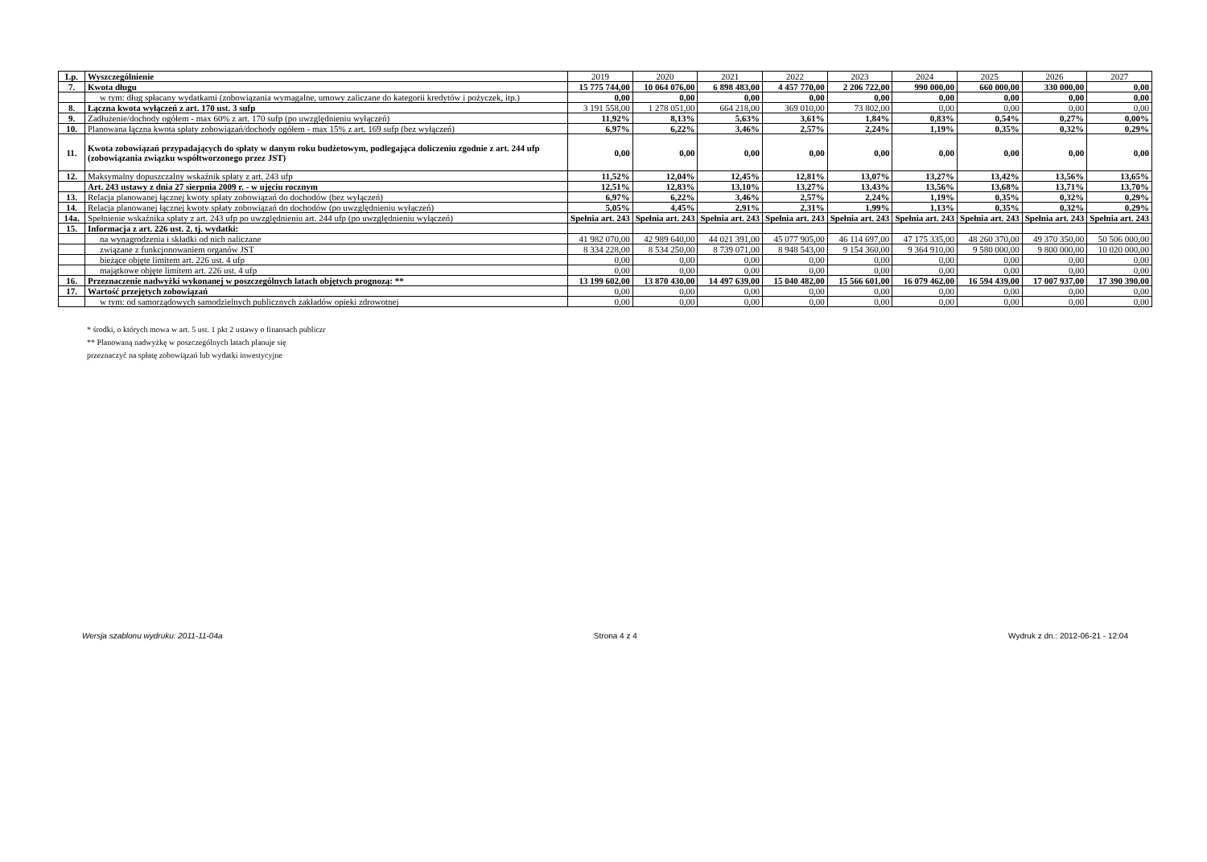| Lp. | Wyszczególnienie | 2019 | 2020 | 2021 | 2022 | 2023 | 2024 | 2025 | 2026 | 2027 |
| --- | --- | --- | --- | --- | --- | --- | --- | --- | --- | --- |
| 7. | Kwota długu | 15 775 744,00 | 10 064 076,00 | 6 898 483,00 | 4 457 770,00 | 2 206 722,00 | 990 000,00 | 660 000,00 | 330 000,00 | 0,00 |
| | w tym: dług spłacany wydatkami (zobowiązania wymagalne, umowy zaliczane do kategorii kredytów i pożyczek, itp.) | 0,00 | 0,00 | 0,00 | 0,00 | 0,00 | 0,00 | 0,00 | 0,00 | 0,00 |
| 8. | Łączna kwota wyłączeń z art. 170 ust. 3 sufp | 3 191 558,00 | 1 278 051,00 | 664 218,00 | 369 010,00 | 73 802,00 | 0,00 | 0,00 | 0,00 | 0,00 |
| 9. | Zadłużenie/dochody ogółem - max 60% z art. 170 sufp (po uwzględnieniu wyłączeń) | 11,92% | 8,13% | 5,63% | 3,61% | 1,84% | 0,83% | 0,54% | 0,27% | 0,00% |
| 10. | Planowana łączna kwota spłaty zobowiązań/dochody ogółem - max 15% z art. 169 sufp (bez wyłączeń) | 6,97% | 6,22% | 3,46% | 2,57% | 2,24% | 1,19% | 0,35% | 0,32% | 0,29% |
| 11. | Kwota zobowiązań przypadających do spłaty w danym roku budżetowym, podlegająca doliczeniu zgodnie z art. 244 ufp (zobowiązania związku współtworzonego przez JST) | 0,00 | 0,00 | 0,00 | 0,00 | 0,00 | 0,00 | 0,00 | 0,00 | 0,00 |
| 12. | Maksymalny dopuszczalny wskaźnik spłaty z art. 243 ufp | 11,52% | 12,04% | 12,45% | 12,81% | 13,07% | 13,27% | 13,42% | 13,56% | 13,65% |
| | Art. 243 ustawy z dnia 27 sierpnia 2009 r. - w ujęciu rocznym | 12,51% | 12,83% | 13,10% | 13,27% | 13,43% | 13,56% | 13,68% | 13,71% | 13,70% |
| 13. | Relacja planowanej łącznej kwoty spłaty zobowiązań do dochodów (bez wyłączeń) | 6,97% | 6,22% | 3,46% | 2,57% | 2,24% | 1,19% | 0,35% | 0,32% | 0,29% |
| 14. | Relacja planowanej łącznej kwoty spłaty zobowiązań do dochodów (po uwzględnieniu wyłączeń) | 5,05% | 4,45% | 2,91% | 2,31% | 1,99% | 1,13% | 0,35% | 0,32% | 0,29% |
| 14a. | Spełnienie wskaźnika spłaty z art. 243 ufp po uwzględnieniu art. 244 ufp (po uwzględnieniu wyłączeń) | Spełnia art. 243 | Spełnia art. 243 | Spełnia art. 243 | Spełnia art. 243 | Spełnia art. 243 | Spełnia art. 243 | Spełnia art. 243 | Spełnia art. 243 | Spełnia art. 243 |
| 15. | Informacja z art. 226 ust. 2, tj. wydatki: | | | | | | | | | |
| | na wynagrodzenia i składki od nich naliczane | 41 982 070,00 | 42 989 640,00 | 44 021 391,00 | 45 077 905,00 | 46 114 697,00 | 47 175 335,00 | 48 260 370,00 | 49 370 350,00 | 50 506 000,00 |
| | związane z funkcjonowaniem organów JST | 8 334 228,00 | 8 534 250,00 | 8 739 071,00 | 8 948 543,00 | 9 154 360,00 | 9 364 910,00 | 9 580 000,00 | 9 800 000,00 | 10 020 000,00 |
| | bieżące objęte limitem art. 226 ust. 4 ufp | 0,00 | 0,00 | 0,00 | 0,00 | 0,00 | 0,00 | 0,00 | 0,00 | 0,00 |
| | majątkowe objęte limitem art. 226 ust. 4 ufp | 0,00 | 0,00 | 0,00 | 0,00 | 0,00 | 0,00 | 0,00 | 0,00 | 0,00 |
| 16. | Przeznaczenie nadwyżki wykonanej w poszczególnych latach objętych prognozą: ** | 13 199 602,00 | 13 870 430,00 | 14 497 639,00 | 15 040 482,00 | 15 566 601,00 | 16 079 462,00 | 16 594 439,00 | 17 007 937,00 | 17 390 390,00 |
| 17. | Wartość przejętych zobowiązań | 0,00 | 0,00 | 0,00 | 0,00 | 0,00 | 0,00 | 0,00 | 0,00 | 0,00 |
| | w tym: od samorządowych samodzielnych publicznych zakładów opieki zdrowotnej | 0,00 | 0,00 | 0,00 | 0,00 | 0,00 | 0,00 | 0,00 | 0,00 | 0,00 |
* środki, o których mowa w art. 5 ust. 1 pkt 2 ustawy o finansach publiczr
** Planowaną nadwyżkę w poszczególnych latach planuje się
przeznaczyć na spłatę zobowiązań lub wydatki inwestycyjne
Wersja szablonu wydruku: 2011-11-04a Strona 4 z 4 Wydruk z dn.: 2012-06-21 - 12:04